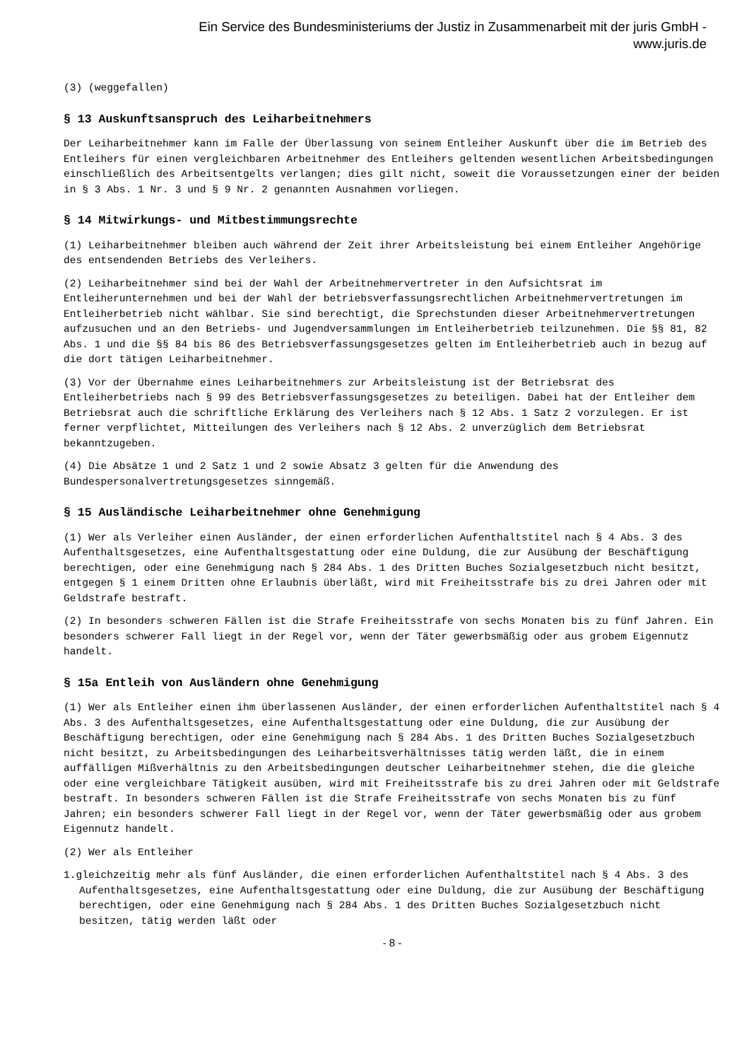Ein Service des Bundesministeriums der Justiz in Zusammenarbeit mit der juris GmbH -
www.juris.de
(3) (weggefallen)
§ 13 Auskunftsanspruch des Leiharbeitnehmers
Der Leiharbeitnehmer kann im Falle der Überlassung von seinem Entleiher Auskunft über die im Betrieb des Entleihers für einen vergleichbaren Arbeitnehmer des Entleihers geltenden wesentlichen Arbeitsbedingungen einschließlich des Arbeitsentgelts verlangen; dies gilt nicht, soweit die Voraussetzungen einer der beiden in § 3 Abs. 1 Nr. 3 und § 9 Nr. 2 genannten Ausnahmen vorliegen.
§ 14 Mitwirkungs- und Mitbestimmungsrechte
(1) Leiharbeitnehmer bleiben auch während der Zeit ihrer Arbeitsleistung bei einem Entleiher Angehörige des entsendenden Betriebs des Verleihers.
(2) Leiharbeitnehmer sind bei der Wahl der Arbeitnehmervertreter in den Aufsichtsrat im Entleiherunternehmen und bei der Wahl der betriebsverfassungsrechtlichen Arbeitnehmervertretungen im Entleiherbetrieb nicht wählbar. Sie sind berechtigt, die Sprechstunden dieser Arbeitnehmervertretungen aufzusuchen und an den Betriebs- und Jugendversammlungen im Entleiherbetrieb teilzunehmen. Die §§ 81, 82 Abs. 1 und die §§ 84 bis 86 des Betriebsverfassungsgesetzes gelten im Entleiherbetrieb auch in bezug auf die dort tätigen Leiharbeitnehmer.
(3) Vor der Übernahme eines Leiharbeitnehmers zur Arbeitsleistung ist der Betriebsrat des Entleiherbetriebs nach § 99 des Betriebsverfassungsgesetzes zu beteiligen. Dabei hat der Entleiher dem Betriebsrat auch die schriftliche Erklärung des Verleihers nach § 12 Abs. 1 Satz 2 vorzulegen. Er ist ferner verpflichtet, Mitteilungen des Verleihers nach § 12 Abs. 2 unverzüglich dem Betriebsrat bekanntzugeben.
(4) Die Absätze 1 und 2 Satz 1 und 2 sowie Absatz 3 gelten für die Anwendung des Bundespersonalvertretungsgesetzes sinngemäß.
§ 15 Ausländische Leiharbeitnehmer ohne Genehmigung
(1) Wer als Verleiher einen Ausländer, der einen erforderlichen Aufenthaltstitel nach § 4 Abs. 3 des Aufenthaltsgesetzes, eine Aufenthaltsgestattung oder eine Duldung, die zur Ausübung der Beschäftigung berechtigen, oder eine Genehmigung nach § 284 Abs. 1 des Dritten Buches Sozialgesetzbuch nicht besitzt, entgegen § 1 einem Dritten ohne Erlaubnis überläßt, wird mit Freiheitsstrafe bis zu drei Jahren oder mit Geldstrafe bestraft.
(2) In besonders schweren Fällen ist die Strafe Freiheitsstrafe von sechs Monaten bis zu fünf Jahren. Ein besonders schwerer Fall liegt in der Regel vor, wenn der Täter gewerbsmäßig oder aus grobem Eigennutz handelt.
§ 15a Entleih von Ausländern ohne Genehmigung
(1) Wer als Entleiher einen ihm überlassenen Ausländer, der einen erforderlichen Aufenthaltstitel nach § 4 Abs. 3 des Aufenthaltsgesetzes, eine Aufenthaltsgestattung oder eine Duldung, die zur Ausübung der Beschäftigung berechtigen, oder eine Genehmigung nach § 284 Abs. 1 des Dritten Buches Sozialgesetzbuch nicht besitzt, zu Arbeitsbedingungen des Leiharbeitsverhältnisses tätig werden läßt, die in einem auffälligen Mißverhältnis zu den Arbeitsbedingungen deutscher Leiharbeitnehmer stehen, die die gleiche oder eine vergleichbare Tätigkeit ausüben, wird mit Freiheitsstrafe bis zu drei Jahren oder mit Geldstrafe bestraft. In besonders schweren Fällen ist die Strafe Freiheitsstrafe von sechs Monaten bis zu fünf Jahren; ein besonders schwerer Fall liegt in der Regel vor, wenn der Täter gewerbsmäßig oder aus grobem Eigennutz handelt.
(2) Wer als Entleiher
1.gleichzeitig mehr als fünf Ausländer, die einen erforderlichen Aufenthaltstitel nach § 4 Abs. 3 des Aufenthaltsgesetzes, eine Aufenthaltsgestattung oder eine Duldung, die zur Ausübung der Beschäftigung berechtigen, oder eine Genehmigung nach § 284 Abs. 1 des Dritten Buches Sozialgesetzbuch nicht besitzen, tätig werden läßt oder
- 8 -